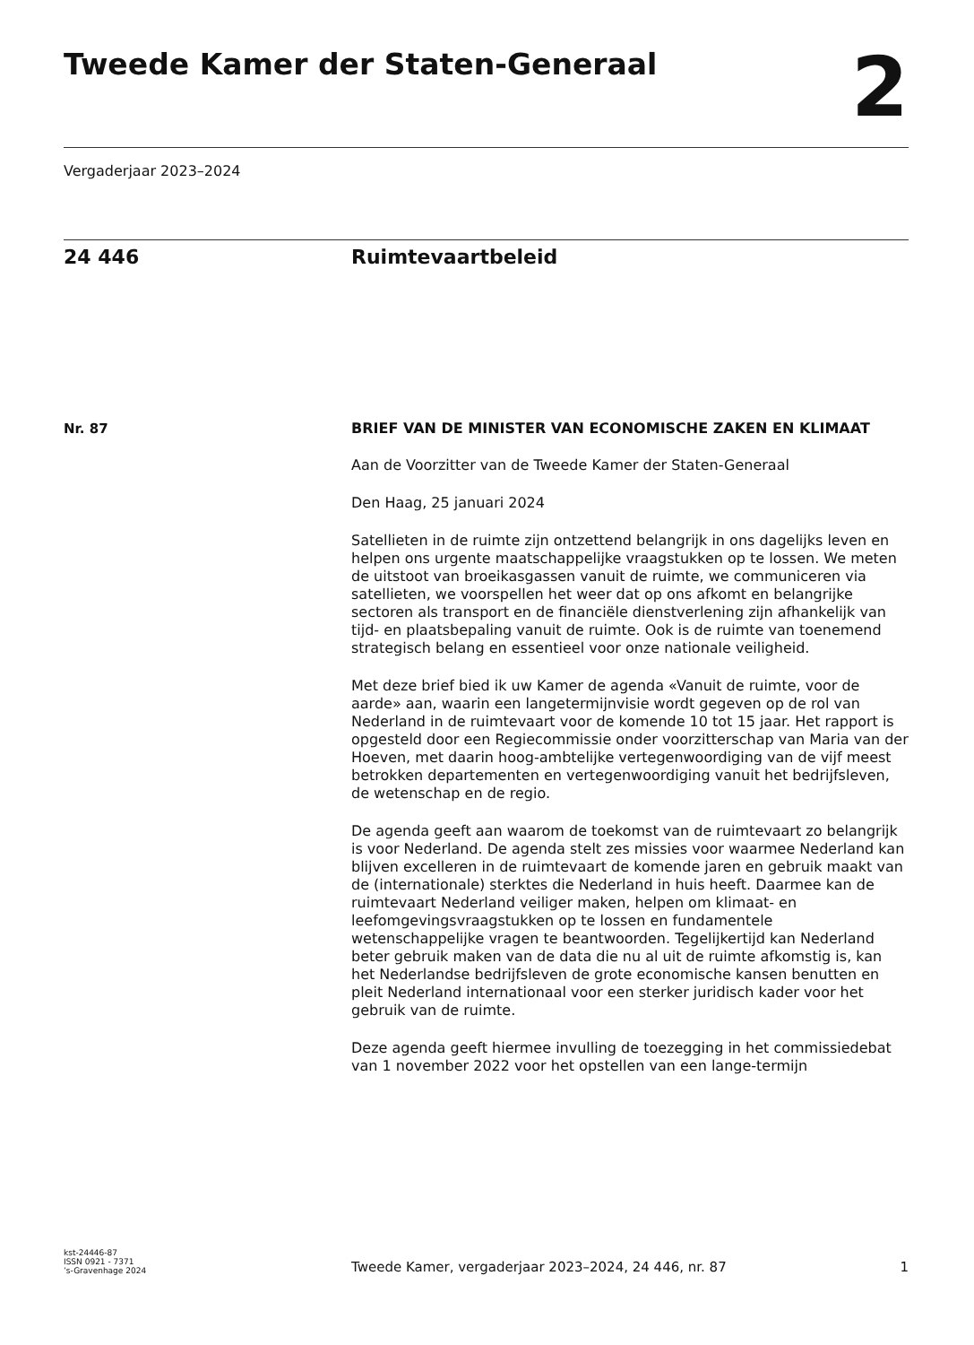Tweede Kamer der Staten-Generaal
2
Vergaderjaar 2023–2024
24 446 Ruimtevaartbeleid
Nr. 87
BRIEF VAN DE MINISTER VAN ECONOMISCHE ZAKEN EN KLIMAAT
Aan de Voorzitter van de Tweede Kamer der Staten-Generaal
Den Haag, 25 januari 2024
Satellieten in de ruimte zijn ontzettend belangrijk in ons dagelijks leven en helpen ons urgente maatschappelijke vraagstukken op te lossen. We meten de uitstoot van broeikasgassen vanuit de ruimte, we communiceren via satellieten, we voorspellen het weer dat op ons afkomt en belangrijke sectoren als transport en de financiële dienstverlening zijn afhankelijk van tijd- en plaatsbepaling vanuit de ruimte. Ook is de ruimte van toenemend strategisch belang en essentieel voor onze nationale veiligheid.
Met deze brief bied ik uw Kamer de agenda «Vanuit de ruimte, voor de aarde» aan, waarin een langetermijnvisie wordt gegeven op de rol van Nederland in de ruimtevaart voor de komende 10 tot 15 jaar. Het rapport is opgesteld door een Regiecommissie onder voorzitterschap van Maria van der Hoeven, met daarin hoog-ambtelijke vertegenwoordiging van de vijf meest betrokken departementen en vertegenwoordiging vanuit het bedrijfsleven, de wetenschap en de regio.
De agenda geeft aan waarom de toekomst van de ruimtevaart zo belangrijk is voor Nederland. De agenda stelt zes missies voor waarmee Nederland kan blijven excelleren in de ruimtevaart de komende jaren en gebruik maakt van de (internationale) sterktes die Nederland in huis heeft. Daarmee kan de ruimtevaart Nederland veiliger maken, helpen om klimaat- en leefomgevingsvraagstukken op te lossen en fundamentele wetenschappelijke vragen te beantwoorden. Tegelijkertijd kan Nederland beter gebruik maken van de data die nu al uit de ruimte afkomstig is, kan het Nederlandse bedrijfsleven de grote economische kansen benutten en pleit Nederland internationaal voor een sterker juridisch kader voor het gebruik van de ruimte.
Deze agenda geeft hiermee invulling de toezegging in het commissiedebat van 1 november 2022 voor het opstellen van een lange-termijn
kst-24446-87
ISSN 0921 - 7371
’s-Gravenhage 2024
Tweede Kamer, vergaderjaar 2023–2024, 24 446, nr. 87 1